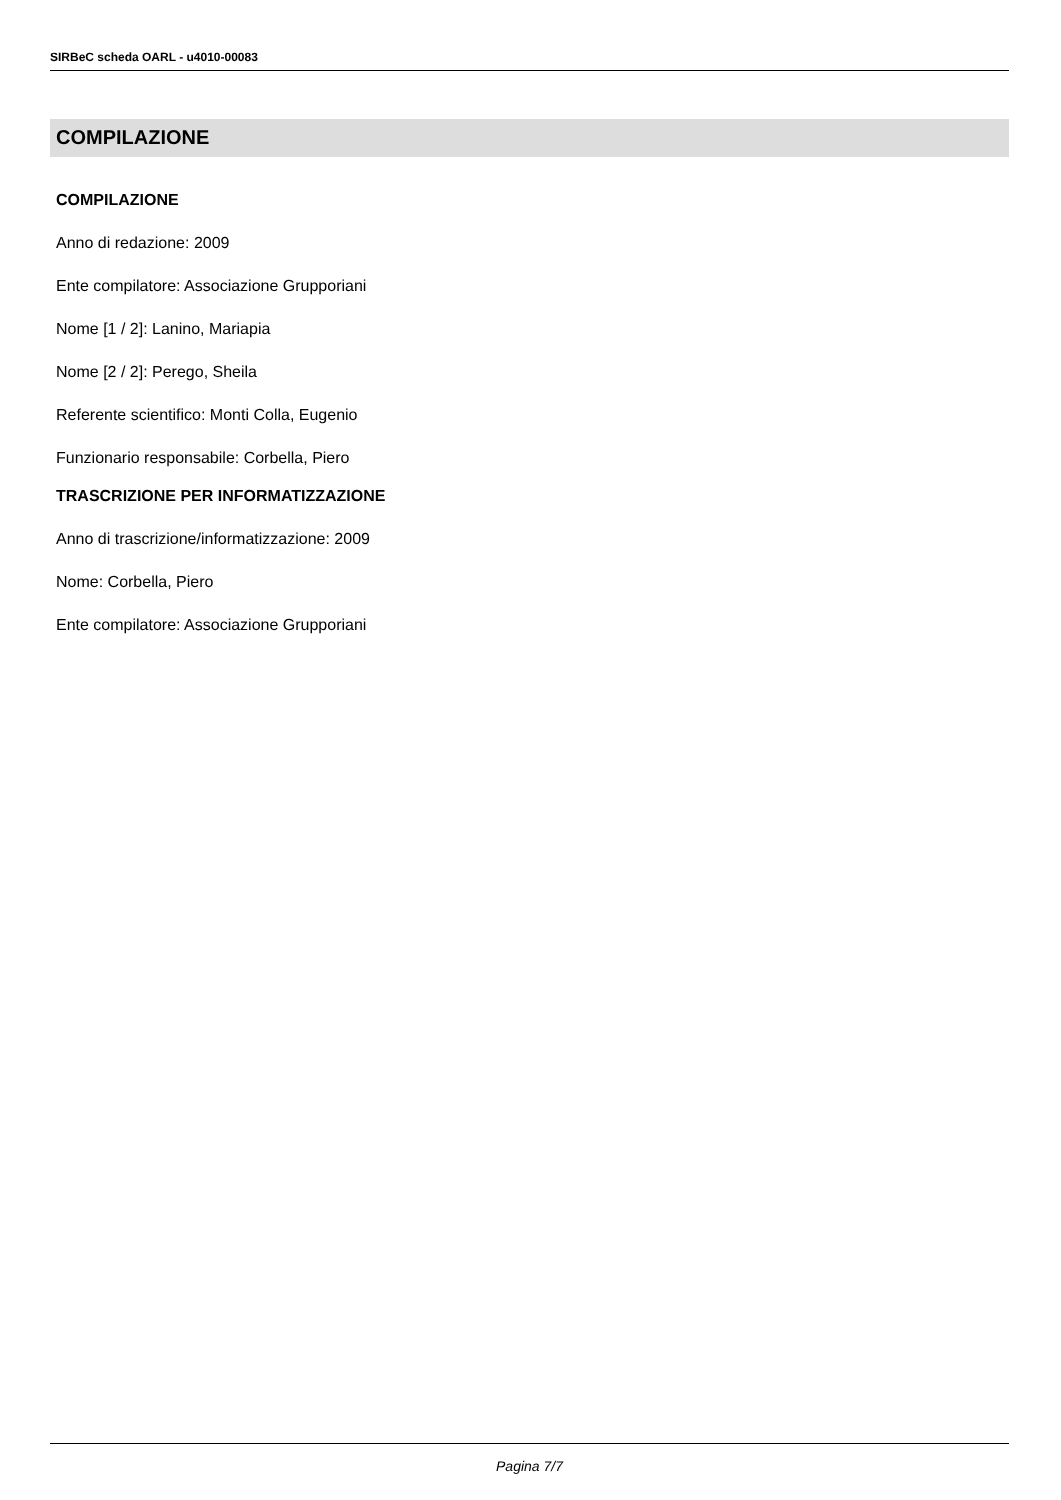SIRBeC scheda OARL - u4010-00083
COMPILAZIONE
COMPILAZIONE
Anno di redazione: 2009
Ente compilatore: Associazione Grupporiani
Nome [1 / 2]: Lanino, Mariapia
Nome [2 / 2]: Perego, Sheila
Referente scientifico: Monti Colla, Eugenio
Funzionario responsabile: Corbella, Piero
TRASCRIZIONE PER INFORMATIZZAZIONE
Anno di trascrizione/informatizzazione: 2009
Nome: Corbella, Piero
Ente compilatore: Associazione Grupporiani
Pagina 7/7